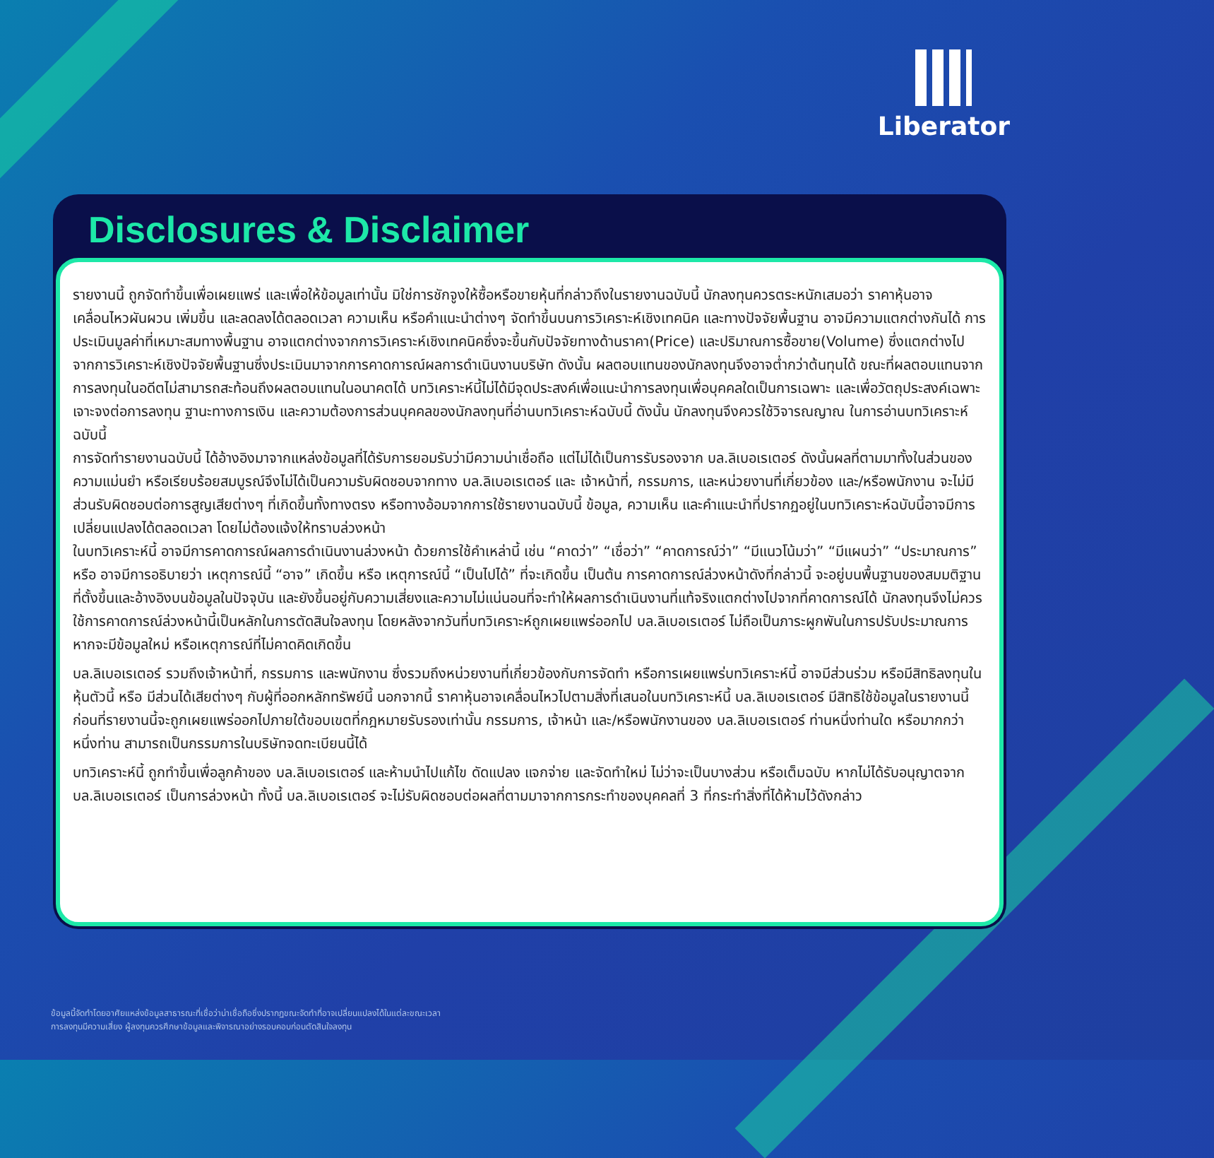Liberator
Disclosures & Disclaimer
รายงานนี้ ถูกจัดทำขึ้นเพื่อเผยแพร่ และเพื่อให้ข้อมูลเท่านั้น มิใช่การชักจูงให้ซื้อหรือขายหุ้นที่กล่าวถึงในรายงานฉบับนี้ นักลงทุนควรตระหนักเสมอว่า ราคาหุ้นอาจเคลื่อนไหวผันผวน เพิ่มขึ้น และลดลงได้ตลอดเวลา ความเห็น หรือคำแนะนำต่างๆ จัดทำขึ้นบนการวิเคราะห์เชิงเทคนิค และทางปัจจัยพื้นฐาน อาจมีความแตกต่างกันได้ การประเมินมูลค่าที่เหมาะสมทางพื้นฐาน อาจแตกต่างจากการวิเคราะห์เชิงเทคนิคซึ่งจะขึ้นกับปัจจัยทางด้านราคา(Price) และปริมาณการซื้อขาย(Volume) ซึ่งแตกต่างไปจากการวิเคราะห์เชิงปัจจัยพื้นฐานซึ่งประเมินมาจากการคาดการณ์ผลการดำเนินงานบริษัท ดังนั้น ผลตอบแทนของนักลงทุนจึงอาจต่ำกว่าต้นทุนได้ ขณะที่ผลตอบแทนจากการลงทุนในอดีตไม่สามารถสะท้อนถึงผลตอบแทนในอนาคตได้ บทวิเคราะห์นี้ไม่ได้มีจุดประสงค์เพื่อแนะนำการลงทุนเพื่อบุคคลใดเป็นการเฉพาะ และเพื่อวัตถุประสงค์เฉพาะเจาะจงต่อการลงทุน ฐานะทางการเงิน และความต้องการส่วนบุคคลของนักลงทุนที่อ่านบทวิเคราะห์ฉบับนี้ ดังนั้น นักลงทุนจึงควรใช้วิจารณญาณ ในการอ่านบทวิเคราะห์ฉบับนี้
การจัดทำรายงานฉบับนี้ ได้อ้างอิงมาจากแหล่งข้อมูลที่ได้รับการยอมรับว่ามีความน่าเชื่อถือ แต่ไม่ได้เป็นการรับรองจาก บล.ลิเบอเรเตอร์ ดังนั้นผลที่ตามมาทั้งในส่วนของความแม่นยำ หรือเรียบร้อยสมบูรณ์จึงไม่ได้เป็นความรับผิดชอบจากทาง บล.ลิเบอเรเตอร์ และ เจ้าหน้าที่, กรรมการ, และหน่วยงานที่เกี่ยวข้อง และ/หรือพนักงาน จะไม่มีส่วนรับผิดชอบต่อการสูญเสียต่างๆ ที่เกิดขึ้นทั้งทางตรง หรือทางอ้อมจากการใช้รายงานฉบับนี้ ข้อมูล, ความเห็น และคำแนะนำที่ปรากฏอยู่ในบทวิเคราะห์ฉบับนี้อาจมีการเปลี่ยนแปลงได้ตลอดเวลา โดยไม่ต้องแจ้งให้ทราบล่วงหน้า
ในบทวิเคราะห์นี้ อาจมีการคาดการณ์ผลการดำเนินงานล่วงหน้า ด้วยการใช้คำเหล่านี้ เช่น “คาดว่า” “เชื่อว่า” “คาดการณ์ว่า” “มีแนวโน้มว่า” “มีแผนว่า” “ประมาณการ” หรือ อาจมีการอธิบายว่า เหตุการณ์นี้ “อาจ” เกิดขึ้น หรือ เหตุการณ์นี้ “เป็นไปได้” ที่จะเกิดขึ้น เป็นต้น การคาดการณ์ล่วงหน้าดังที่กล่าวนี้ จะอยู่บนพื้นฐานของสมมติฐานที่ตั้งขึ้นและอ้างอิงบนข้อมูลในปัจจุบัน และยังขึ้นอยู่กับความเสี่ยงและความไม่แน่นอนที่จะทำให้ผลการดำเนินงานที่แท้จริงแตกต่างไปจากที่คาดการณ์ได้ นักลงทุนจึงไม่ควรใช้การคาดการณ์ล่วงหน้านี้เป็นหลักในการตัดสินใจลงทุน โดยหลังจากวันที่บทวิเคราะห์ถูกเผยแพร่ออกไป บล.ลิเบอเรเตอร์ ไม่ถือเป็นภาระผูกพันในการปรับประมาณการ หากจะมีข้อมูลใหม่ หรือเหตุการณ์ที่ไม่คาดคิดเกิดขึ้น
บล.ลิเบอเรเตอร์ รวมถึงเจ้าหน้าที่, กรรมการ และพนักงาน ซึ่งรวมถึงหน่วยงานที่เกี่ยวข้องกับการจัดทำ หรือการเผยแพร่บทวิเคราะห์นี้ อาจมีส่วนร่วม หรือมีสิทธิลงทุนในหุ้นตัวนี้ หรือ มีส่วนได้เสียต่างๆ กับผู้ที่ออกหลักทรัพย์นี้ นอกจากนี้ ราคาหุ้นอาจเคลื่อนไหวไปตามสิ่งที่เสนอในบทวิเคราะห์นี้ บล.ลิเบอเรเตอร์ มีสิทธิใช้ข้อมูลในรายงานนี้ ก่อนที่รายงานนี้จะถูกเผยแพร่ออกไปภายใต้ขอบเขตที่กฎหมายรับรองเท่านั้น กรรมการ, เจ้าหน้า และ/หรือพนักงานของ บล.ลิเบอเรเตอร์ ท่านหนึ่งท่านใด หรือมากกว่าหนึ่งท่าน สามารถเป็นกรรมการในบริษัทจดทะเบียนนี้ได้
บทวิเคราะห์นี้ ถูกทำขึ้นเพื่อลูกค้าของ บล.ลิเบอเรเตอร์ และห้ามนำไปแก้ไข ดัดแปลง แจกจ่าย และจัดทำใหม่ ไม่ว่าจะเป็นบางส่วน หรือเต็มฉบับ หากไม่ได้รับอนุญาตจาก บล.ลิเบอเรเตอร์ เป็นการล่วงหน้า ทั้งนี้ บล.ลิเบอเรเตอร์ จะไม่รับผิดชอบต่อผลที่ตามมาจากการกระทำของบุคคลที่ 3 ที่กระทำสิ่งที่ได้ห้ามไว้ดังกล่าว
ข้อมูลนี้จัดทำโดยอาศัยแหล่งข้อมูลสาธารณะที่เชื่อว่าน่าเชื่อถือซึ่งปรากฏขณะจัดทำที่อาจเปลี่ยนแปลงได้ในแต่ละขณะเวลา
การลงทุนมีความเสี่ยง ผู้ลงทุนควรศึกษาข้อมูลและพิจารณาอย่างรอบคอบก่อนตัดสินใจลงทุน